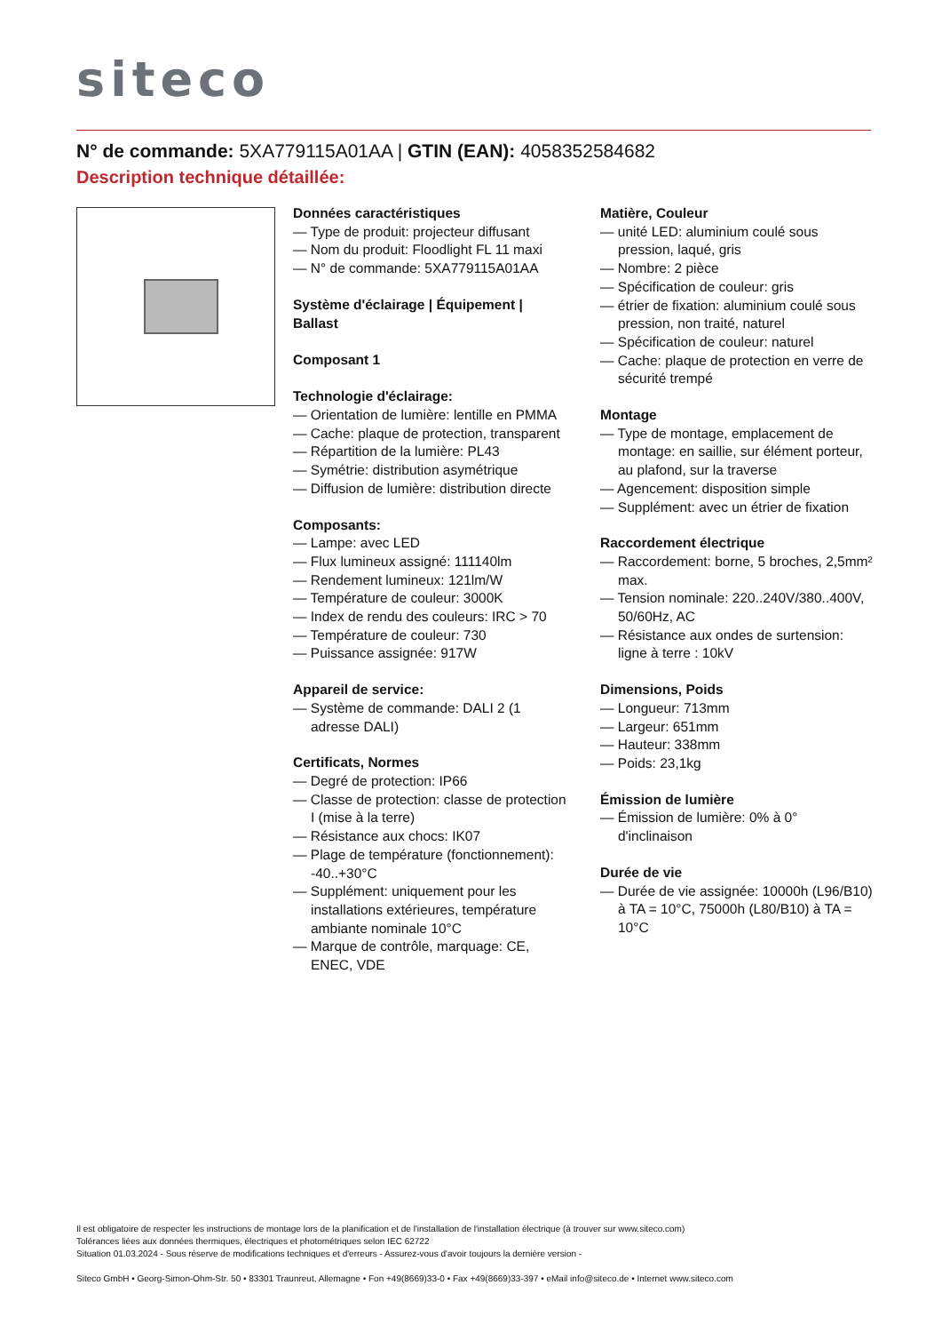siteco
N° de commande: 5XA779115A01AA | GTIN (EAN): 4058352584682
Description technique détaillée:
Données caractéristiques
— Type de produit: projecteur diffusant
— Nom du produit: Floodlight FL 11 maxi
— N° de commande: 5XA779115A01AA
Système d'éclairage | Équipement | Ballast
Composant 1
Technologie d'éclairage:
— Orientation de lumière: lentille en PMMA
— Cache: plaque de protection, transparent
— Répartition de la lumière: PL43
— Symétrie: distribution asymétrique
— Diffusion de lumière: distribution directe
Composants:
— Lampe: avec LED
— Flux lumineux assigné: 111140lm
— Rendement lumineux: 121lm/W
— Température de couleur: 3000K
— Index de rendu des couleurs: IRC > 70
— Température de couleur: 730
— Puissance assignée: 917W
Appareil de service:
— Système de commande: DALI 2 (1 adresse DALI)
Certificats, Normes
— Degré de protection: IP66
— Classe de protection: classe de protection I (mise à la terre)
— Résistance aux chocs: IK07
— Plage de température (fonctionnement): -40..+30°C
— Supplément: uniquement pour les installations extérieures, température ambiante nominale 10°C
— Marque de contrôle, marquage: CE, ENEC, VDE
Matière, Couleur
— unité LED: aluminium coulé sous pression, laqué, gris
— Nombre: 2 pièce
— Spécification de couleur: gris
— étrier de fixation: aluminium coulé sous pression, non traité, naturel
— Spécification de couleur: naturel
— Cache: plaque de protection en verre de sécurité trempé
Montage
— Type de montage, emplacement de montage: en saillie, sur élément porteur, au plafond, sur la traverse
— Agencement: disposition simple
— Supplément: avec un étrier de fixation
Raccordement électrique
— Raccordement: borne, 5 broches, 2,5mm² max.
— Tension nominale: 220..240V/380..400V, 50/60Hz, AC
— Résistance aux ondes de surtension: ligne à terre : 10kV
Dimensions, Poids
— Longueur: 713mm
— Largeur: 651mm
— Hauteur: 338mm
— Poids: 23,1kg
Émission de lumière
— Émission de lumière: 0% à 0° d'inclinaison
Durée de vie
— Durée de vie assignée: 10000h (L96/B10) à TA = 10°C, 75000h (L80/B10) à TA = 10°C
Il est obligatoire de respecter les instructions de montage lors de la planification et de l'installation de l'installation électrique (à trouver sur www.siteco.com)
Tolérances liées aux données thermiques, électriques et photométriques selon IEC 62722
Situation 01.03.2024 - Sous réserve de modifications techniques et d'erreurs - Assurez-vous d'avoir toujours la dernière version -
Siteco GmbH • Georg-Simon-Ohm-Str. 50 • 83301 Traunreut, Allemagne • Fon +49(8669)33-0 • Fax +49(8669)33-397 • eMail info@siteco.de • Internet www.siteco.com